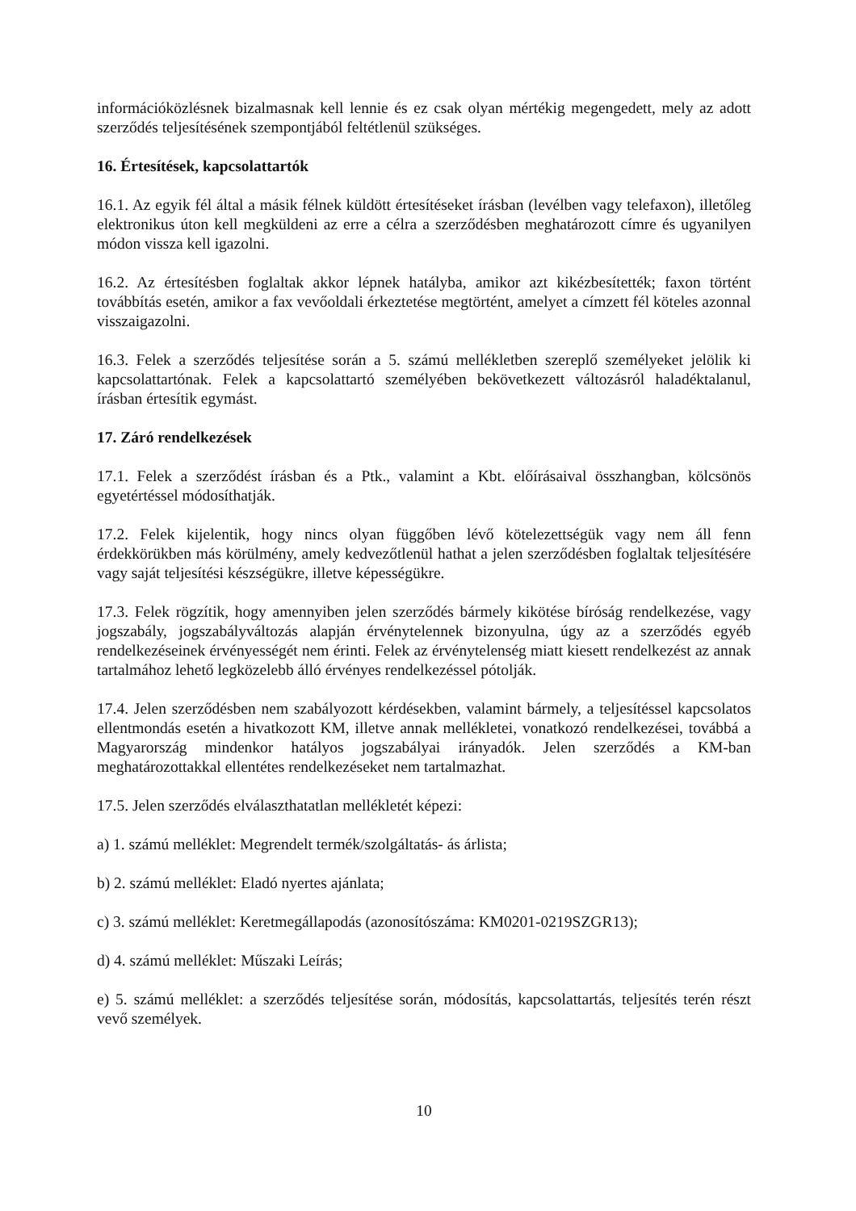információközlésnek bizalmasnak kell lennie és ez csak olyan mértékig megengedett, mely az adott szerződés teljesítésének szempontjából feltétlenül szükséges.
16. Értesítések, kapcsolattartók
16.1. Az egyik fél által a másik félnek küldött értesítéseket írásban (levélben vagy telefaxon), illetőleg elektronikus úton kell megküldeni az erre a célra a szerződésben meghatározott címre és ugyanilyen módon vissza kell igazolni.
16.2. Az értesítésben foglaltak akkor lépnek hatályba, amikor azt kikézbesítették; faxon történt továbbítás esetén, amikor a fax vevőoldali érkeztetése megtörtént, amelyet a címzett fél köteles azonnal visszaigazolni.
16.3. Felek a szerződés teljesítése során a 5. számú mellékletben szereplő személyeket jelölik ki kapcsolattartónak. Felek a kapcsolattartó személyében bekövetkezett változásról haladéktalanul, írásban értesítik egymást.
17. Záró rendelkezések
17.1. Felek a szerződést írásban és a Ptk., valamint a Kbt. előírásaival összhangban, kölcsönös egyetértéssel módosíthatják.
17.2. Felek kijelentik, hogy nincs olyan függőben lévő kötelezettségük vagy nem áll fenn érdekkörükben más körülmény, amely kedvezőtlenül hathat a jelen szerződésben foglaltak teljesítésére vagy saját teljesítési készségükre, illetve képességükre.
17.3. Felek rögzítik, hogy amennyiben jelen szerződés bármely kikötése bíróság rendelkezése, vagy jogszabály, jogszabályváltozás alapján érvénytelennek bizonyulna, úgy az a szerződés egyéb rendelkezéseinek érvényességét nem érinti. Felek az érvénytelenség miatt kiesett rendelkezést az annak tartalmához lehető legközelebb álló érvényes rendelkezéssel pótolják.
17.4. Jelen szerződésben nem szabályozott kérdésekben, valamint bármely, a teljesítéssel kapcsolatos ellentmondás esetén a hivatkozott KM, illetve annak mellékletei, vonatkozó rendelkezései, továbbá a Magyarország mindenkor hatályos jogszabályai irányadók. Jelen szerződés a KM-ban meghatározottakkal ellentétes rendelkezéseket nem tartalmazhat.
17.5. Jelen szerződés elválaszthatatlan mellékletét képezi:
a) 1. számú melléklet: Megrendelt termék/szolgáltatás- ás árlista;
b) 2. számú melléklet: Eladó nyertes ajánlata;
c) 3. számú melléklet: Keretmegállapodás (azonosítószáma: KM0201-0219SZGR13);
d) 4. számú melléklet: Műszaki Leírás;
e) 5. számú melléklet: a szerződés teljesítése során, módosítás, kapcsolattartás, teljesítés terén részt vevő személyek.
10